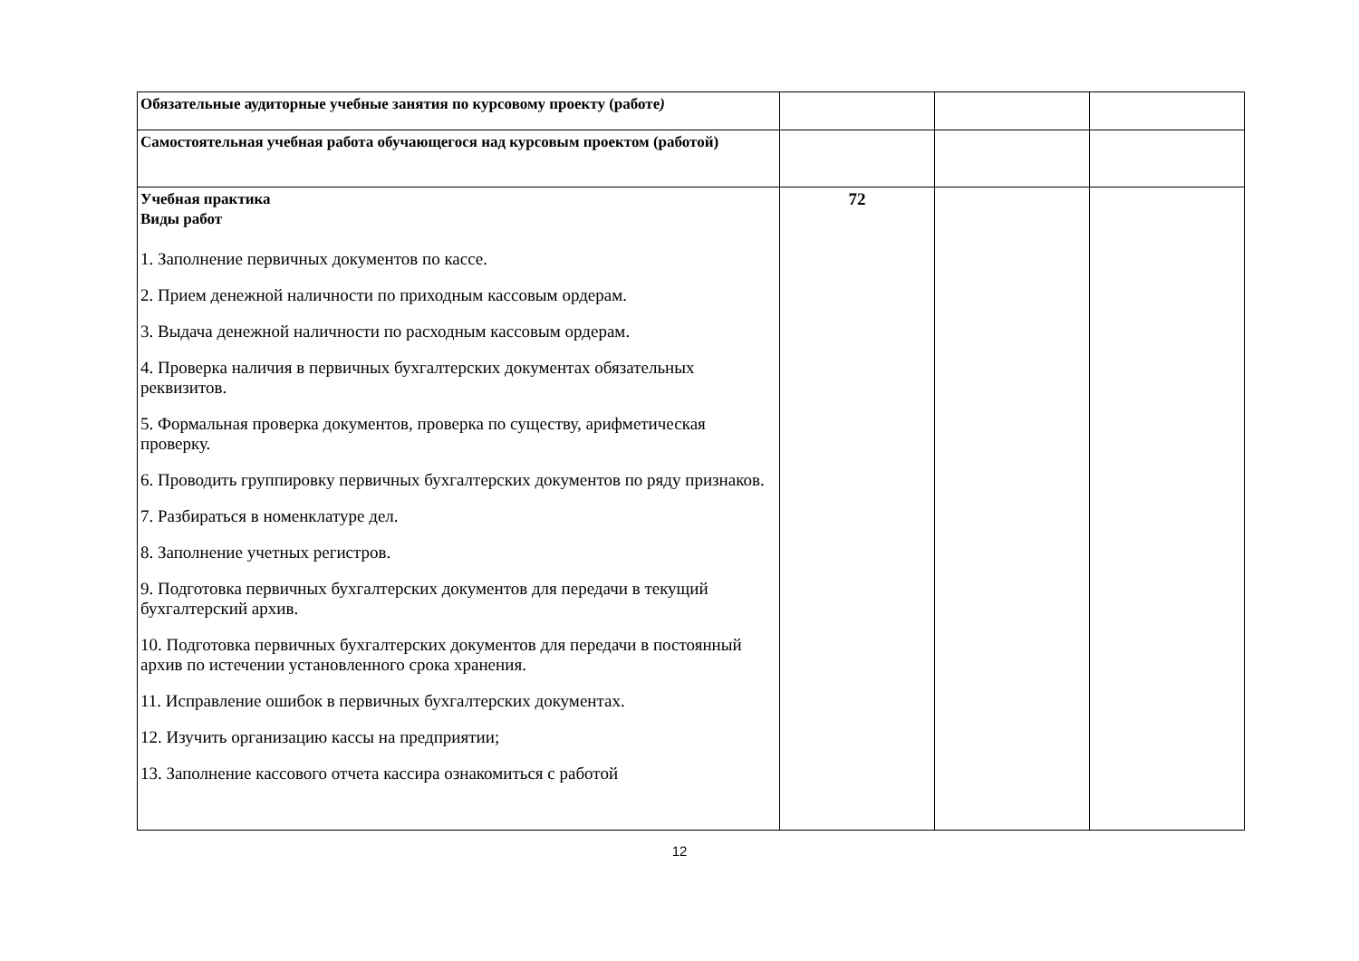| Обязательные аудиторные учебные занятия по курсовому проекту (работе ) | | | |
| Самостоятельная учебная работа обучающегося над курсовым проектом (работой) | | | |
| Учебная практика Виды работ 1. Заполнение первичных документов по кассе. 2. Прием денежной наличности по приходным кассовым ордерам. 3. Выдача денежной наличности по расходным кассовым ордерам. 4. Проверка наличия в первичных бухгалтерских документах обязательных реквизитов. 5. Формальная проверка документов, проверка по существу, арифметическая проверку. 6. Проводить группировку первичных бухгалтерских документов по ряду признаков. 7. Разбираться в номенклатуре дел. 8. Заполнение учетных регистров. 9. Подготовка первичных бухгалтерских документов для передачи в текущий бухгалтерский архив. 10. Подготовка первичных бухгалтерских документов для передачи в постоянный архив по истечении установленного срока хранения. 11. Исправление ошибок в первичных бухгалтерских документах. 12. Изучить организацию кассы на предприятии; 13. Заполнение кассового отчета кассира ознакомиться с работой | 72 | | |
12